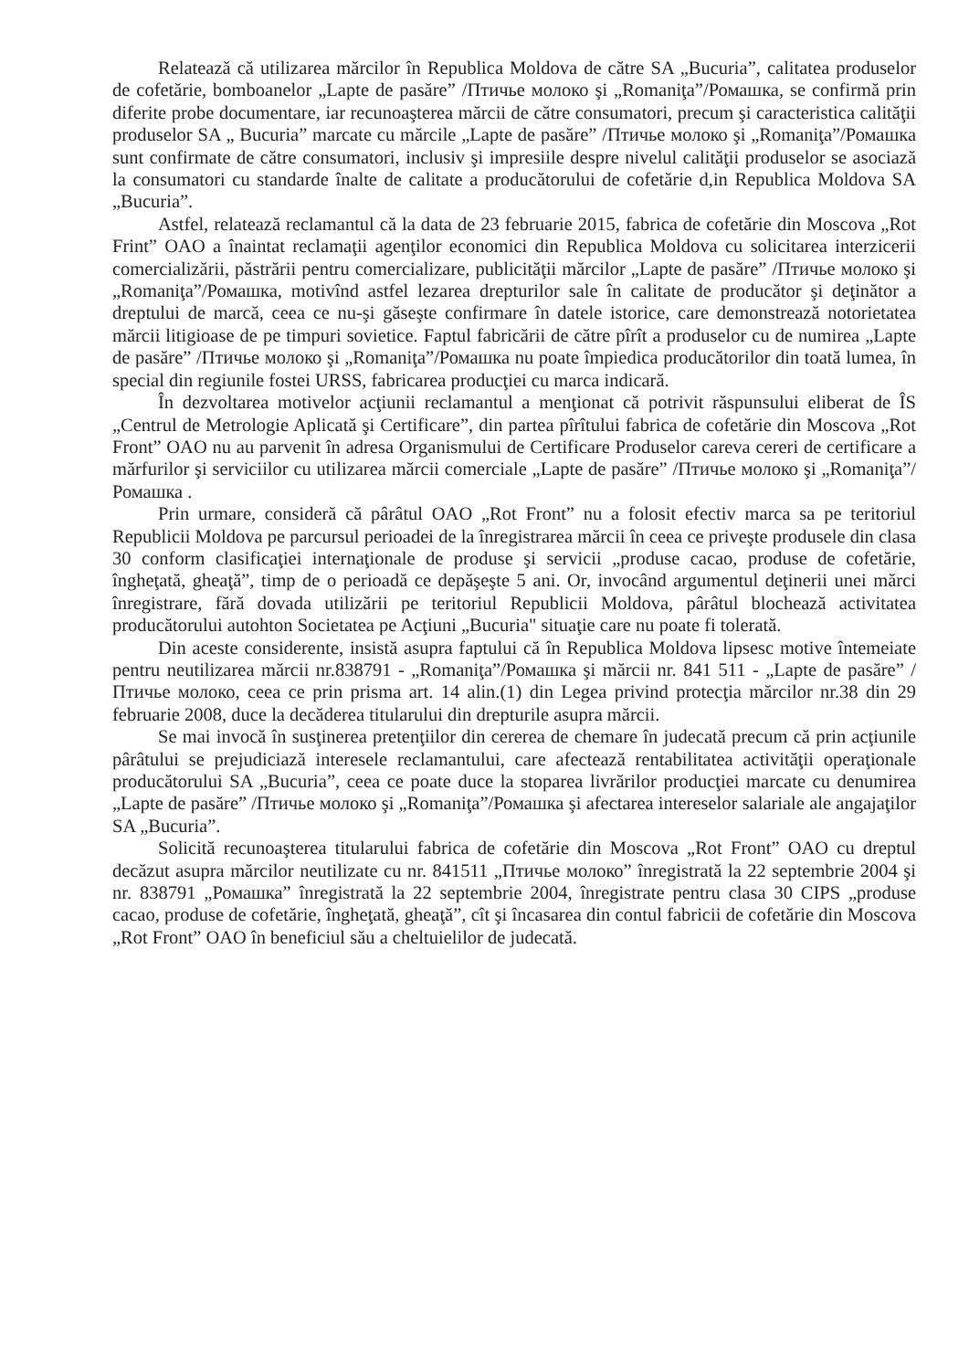Relatează că utilizarea mărcilor în Republica Moldova de către SA „Bucuria”, calitatea produselor de cofetărie, bomboanelor „Lapte de pasăre” /Птичье молоко şi „Romaniţa”/Ромашка, se confirmă prin diferite probe documentare, iar recunoaşterea mărcii de către consumatori, precum şi caracteristica calităţii produselor SA „ Bucuria” marcate cu mărcile „Lapte de pasăre” /Птичье молоко şi „Romaniţa”/Ромашка sunt confirmate de către consumatori, inclusiv şi impresiile despre nivelul calităţii produselor se asociază la consumatori cu standarde înalte de calitate a producătorului de cofetărie d,in Republica Moldova SA „Bucuria”.
Astfel, relatează reclamantul că la data de 23 februarie 2015, fabrica de cofetărie din Moscova „Rot Frint” OAO a înaintat reclamaţii agenţilor economici din Republica Moldova cu solicitarea interzicerii comercializării, păstrării pentru comercializare, publicităţii mărcilor „Lapte de pasăre” /Птичье молоко şi „Romaniţa”/Ромашка, motivînd astfel lezarea drepturilor sale în calitate de producător şi deţinător a dreptului de marcă, ceea ce nu-şi găseşte confirmare în datele istorice, care demonstrează notorietatea mărcii litigioase de pe timpuri sovietice. Faptul fabricării de către pîrît a produselor cu de numirea „Lapte de pasăre” /Птичье молоко şi „Romaniţa”/Ромашка nu poate împiedica producătorilor din toată lumea, în special din regiunile fostei URSS, fabricarea producţiei cu marca indicară.
În dezvoltarea motivelor acţiunii reclamantul a menţionat că potrivit răspunsului eliberat de ÎS „Centrul de Metrologie Aplicată şi Certificare”, din partea pîrîtului fabrica de cofetărie din Moscova „Rot Front” OAO nu au parvenit în adresa Organismului de Certificare Produselor careva cereri de certificare a mărfurilor şi serviciilor cu utilizarea mărcii comerciale „Lapte de pasăre” /Птичье молоко şi „Romaniţa”/Ромашка .
Prin urmare, consideră că pârâtul OAO „Rot Front” nu a folosit efectiv marca sa pe teritoriul Republicii Moldova pe parcursul perioadei de la înregistrarea mărcii în ceea ce priveşte produsele din clasa 30 conform clasificaţiei internaţionale de produse şi servicii „produse cacao, produse de cofetărie, îngheţată, gheaţă”, timp de o perioadă ce depăşeşte 5 ani. Or, invocând argumentul deţinerii unei mărci înregistrare, fără dovada utilizării pe teritoriul Republicii Moldova, pârâtul blochează activitatea producătorului autohton Societatea pe Acţiuni „Bucuria" situaţie care nu poate fi tolerată.
Din aceste considerente, insistă asupra faptului că în Republica Moldova lipsesc motive întemeiate pentru neutilizarea mărcii nr.838791 - „Romaniţa”/Ромашка şi mărcii nr. 841 511 - „Lapte de pasăre” /Птичье молоко, ceea ce prin prisma art. 14 alin.(1) din Legea privind protecţia mărcilor nr.38 din 29 februarie 2008, duce la decăderea titularului din drepturile asupra mărcii.
Se mai invocă în susţinerea pretenţiilor din cererea de chemare în judecată precum că prin acţiunile pârâtului se prejudiciază interesele reclamantului, care afectează rentabilitatea activităţii operaţionale producătorului SA „Bucuria”, ceea ce poate duce la stoparea livrărilor producţiei marcate cu denumirea „Lapte de pasăre” /Птичье молоко şi „Romaniţa”/Ромашка şi afectarea intereselor salariale ale angajaţilor SA „Bucuria”.
Solicită recunoaşterea titularului fabrica de cofetărie din Moscova „Rot Front” OAO cu dreptul decăzut asupra mărcilor neutilizate cu nr. 841511 „Птичье молоко” înregistrată la 22 septembrie 2004 şi nr. 838791 „Ромашка” înregistrată la 22 septembrie 2004, înregistrate pentru clasa 30 CIPS „produse cacao, produse de cofetărie, îngheţată, gheaţă”, cît şi încasarea din contul fabricii de cofetărie din Moscova „Rot Front” OAO în beneficiul său a cheltuielilor de judecată.